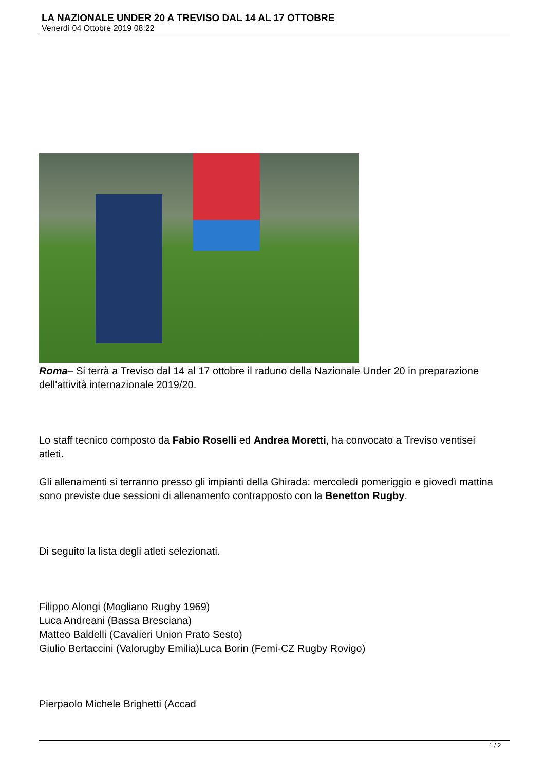LA NAZIONALE UNDER 20 A TREVISO DAL 14 AL 17 OTTOBRE
Venerdì 04 Ottobre 2019 08:22
Roma– Si terrà a Treviso dal 14 al 17 ottobre il raduno della Nazionale Under 20 in preparazione dell'attività internazionale 2019/20.
Lo staff tecnico composto da Fabio Roselli ed Andrea Moretti, ha convocato a Treviso ventisei atleti.
Gli allenamenti si terranno presso gli impianti della Ghirada: mercoledì pomeriggio e giovedì mattina sono previste due sessioni di allenamento contrapposto con la Benetton Rugby.
Di seguito la lista degli atleti selezionati.
Filippo Alongi (Mogliano Rugby 1969)
Luca Andreani (Bassa Bresciana)
Matteo Baldelli (Cavalieri Union Prato Sesto)
Giulio Bertaccini (Valorugby Emilia)Luca Borin (Femi-CZ Rugby Rovigo)
Pierpaolo Michele Brighetti (Accad
1 / 2